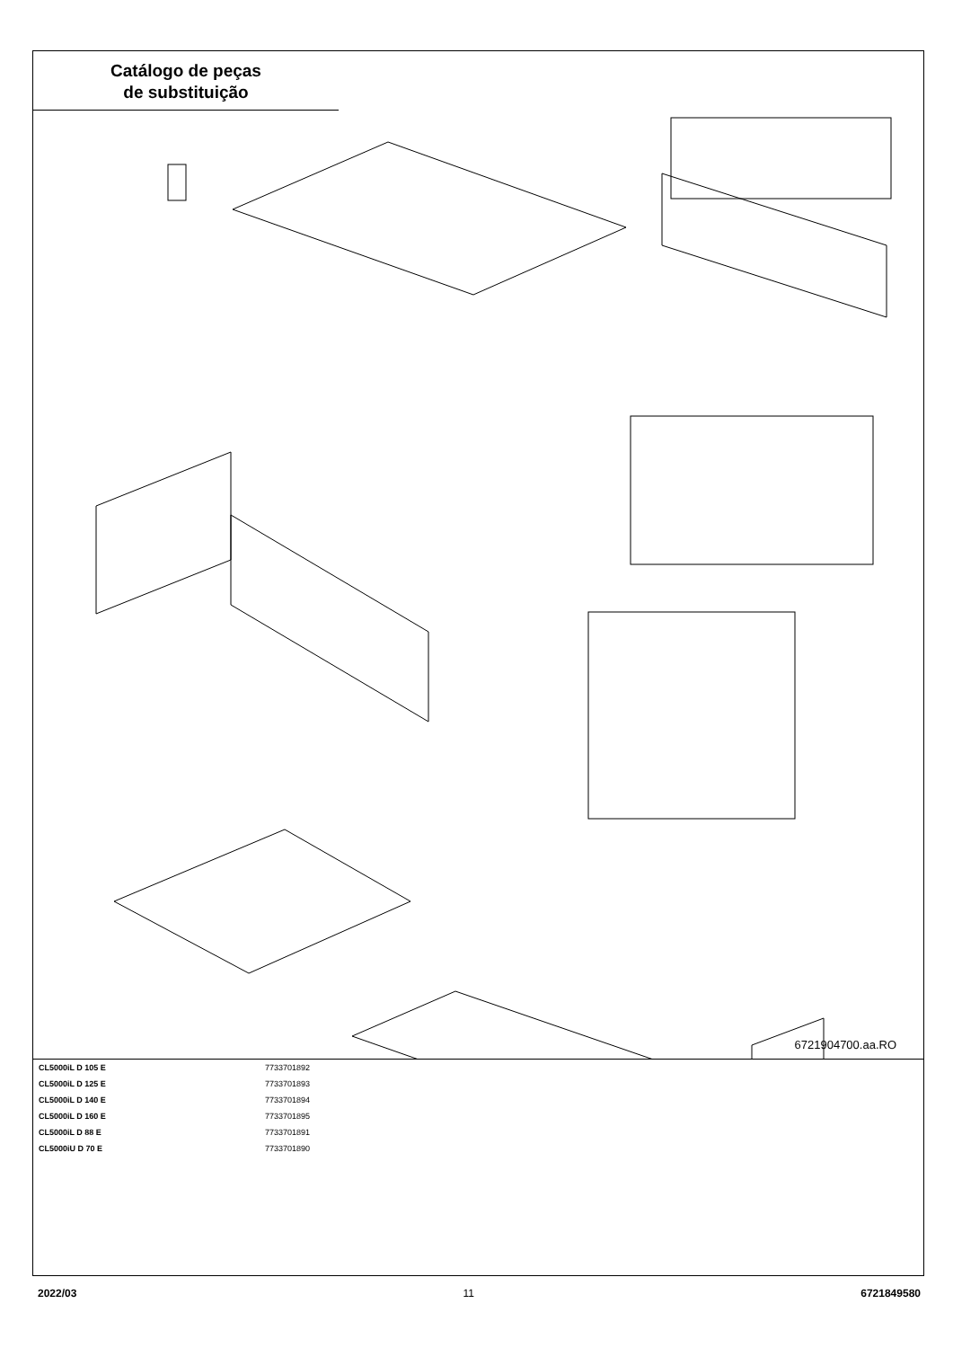Catálogo de peças
de substituição
6721904700.aa.RO
| CL5000iL D 105 E | 7733701892 |
| CL5000iL D 125 E | 7733701893 |
| CL5000iL D 140 E | 7733701894 |
| CL5000iL D 160 E | 7733701895 |
| CL5000iL D 88 E | 7733701891 |
| CL5000iU D 70 E | 7733701890 |
2022/03 11 6721849580